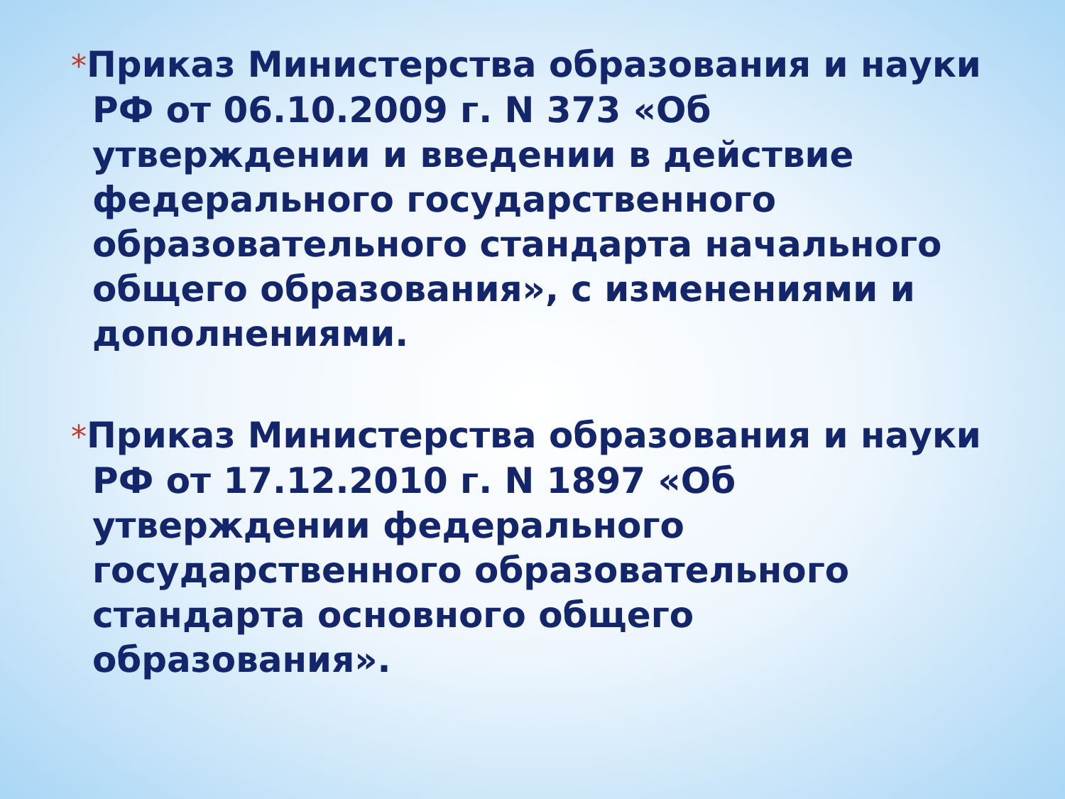*Приказ Министерства образования и науки РФ от 06.10.2009 г. N 373 «Об утверждении и введении в действие федерального государственного образовательного стандарта начального общего образования», с изменениями и дополнениями.
*Приказ Министерства образования и науки РФ от 17.12.2010 г. N 1897 «Об утверждении федерального государственного образовательного стандарта основного общего образования».